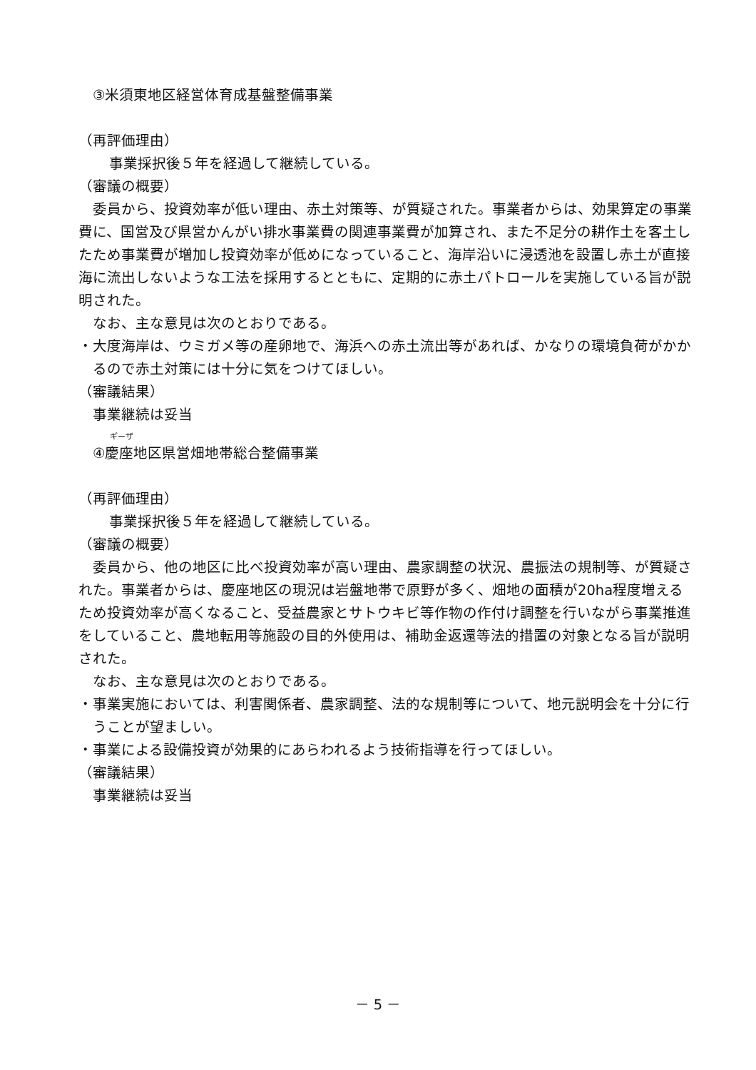③米須東地区経営体育成基盤整備事業
（再評価理由）
事業採択後５年を経過して継続している。
（審議の概要）
委員から、投資効率が低い理由、赤土対策等、が質疑された。事業者からは、効果算定の事業費に、国営及び県営かんがい排水事業費の関連事業費が加算され、また不足分の耕作土を客土したため事業費が増加し投資効率が低めになっていること、海岸沿いに浸透池を設置し赤土が直接海に流出しないような工法を採用するとともに、定期的に赤土パトロールを実施している旨が説明された。
なお、主な意見は次のとおりである。
・大度海岸は、ウミガメ等の産卵地で、海浜への赤土流出等があれば、かなりの環境負荷がかかるので赤土対策には十分に気をつけてほしい。
（審議結果）
事業継続は妥当
ギーザ
④慶座地区県営畑地帯総合整備事業
（再評価理由）
事業採択後５年を経過して継続している。
（審議の概要）
委員から、他の地区に比べ投資効率が高い理由、農家調整の状況、農振法の規制等、が質疑された。事業者からは、慶座地区の現況は岩盤地帯で原野が多く、畑地の面積が20ha程度増えるため投資効率が高くなること、受益農家とサトウキビ等作物の作付け調整を行いながら事業推進をしていること、農地転用等施設の目的外使用は、補助金返還等法的措置の対象となる旨が説明された。
なお、主な意見は次のとおりである。
・事業実施においては、利害関係者、農家調整、法的な規制等について、地元説明会を十分に行うことが望ましい。
・事業による設備投資が効果的にあらわれるよう技術指導を行ってほしい。
（審議結果）
事業継続は妥当
－ 5 －